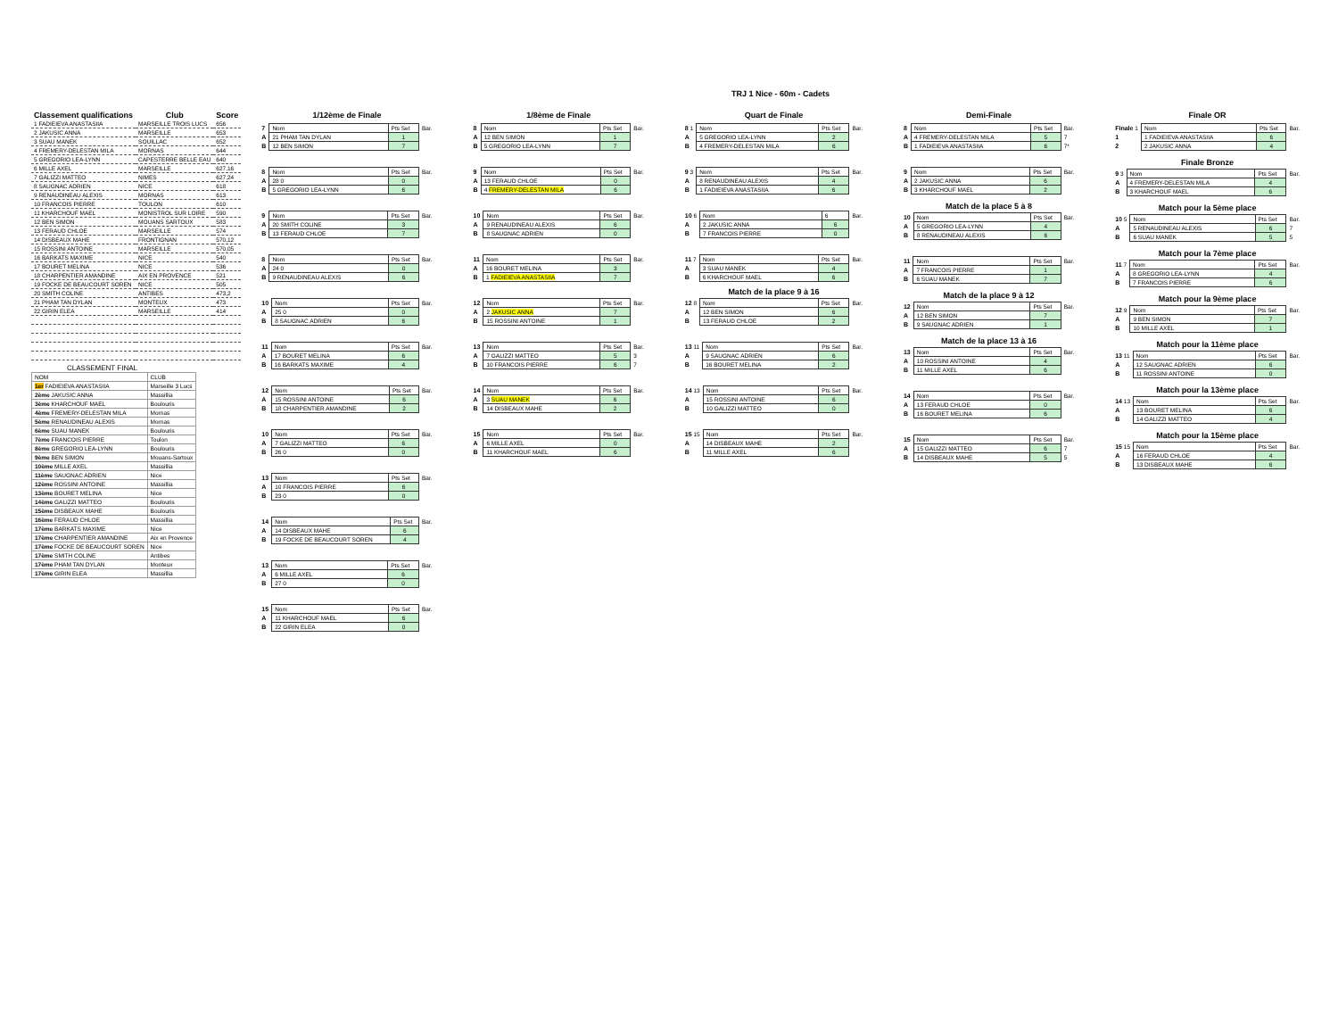TRJ 1 Nice - 60m - Cadets
| Classement qualifications | Club | Score |
| --- | --- | --- |
| 1 FADIEIEVA ANASTASIIA | MARSEILLE TROIS LUCS | 656 |
| 2 JAKUSIC ANNA | MARSEILLE | 653 |
| 3 SUAU MANEK | SOUILLAC | 652 |
| 4 FREMERY-DELESTAN MILA | MORNAS | 644 |
| 5 GREGORIO LEA-LYNN | CAPESTERRE BELLE EAU | 640 |
| 6 MILLE AXEL | MARSEILLE | 627,16 |
| 7 GALIZZI MATTEO | NIMES | 627,24 |
| 8 SAUGNAC ADRIEN | NICE | 618 |
| 9 RENAUDINEAU ALEXIS | MORNAS | 613 |
| 10 FRANCOIS PIERRE | TOULON | 610 |
| 11 KHARCHOUF MAEL | MONISTROL SUR LOIRE | 590 |
| 12 BEN SIMON | MOUANS SARTOUX | 583 |
| 13 FERAUD CHLOE | MARSEILLE | 574 |
| 14 DISBEAUX MAHE | FRONTIGNAN | 570,12 |
| 15 ROSSINI ANTOINE | MARSEILLE | 570,05 |
| 16 BARKATS MAXIME | NICE | 540 |
| 17 BOURET MELINA | NICE | 536 |
| 18 CHARPENTIER AMANDINE | AIX EN PROVENCE | 521 |
| 19 FOCKE DE BEAUCOURT SOREN | NICE | 505 |
| 20 SMITH COLINE | ANTIBES | 473,2 |
| 21 PHAM TAN DYLAN | MONTEUX | 473 |
| 22 GIRIN ELEA | MARSEILLE | 414 |
CLASSEMENT FINAL
| NOM | CLUB | |
| 1er FADIEIEVA ANASTASIIA | Marseille 3 Lucs | |
| 2ème JAKUSIC ANNA | Massillia | |
| 3ème KHARCHOUF MAEL | Boulouris | |
| 4ème FREMERY-DELESTAN MILA | Mornas | |
| 5ème RENAUDINEAU ALEXIS | Mornas | |
| 6ème SUAU MANEK | Boulouris | |
| 7ème FRANCOIS PIERRE | Toulon | |
| 8ème GREGORIO LEA-LYNN | Boulouris | |
| 9ème BEN SIMON | Mouans-Sartoux | |
| 10ème MILLE AXEL | Massillia | |
| 11ème SAUGNAC ADRIEN | Nice | |
| 12ème ROSSINI ANTOINE | Massillia | |
| 13ème BOURET MELINA | Nice | |
| 14ème GALIZZI MATTEO | Boulouris | |
| 15ème DISBEAUX MAHE | Boulouris | |
| 16ème FERAUD CHLOE | Massillia | |
| 17ème BARKATS MAXIME | Nice | |
| 17ème CHARPENTIER AMANDINE | Aix en Provence | |
| 17ème FOCKE DE BEAUCOURT SOREN | Nice | |
| 17ème SMITH COLINE | Antibes | |
| 17ème PHAM TAN DYLAN | Monteux | |
| 17ème GIRIN ELEA | Massillia | |
1/12ème de Finale
| 7 | Nom | Pts Set | Bar. |
| A | 21 PHAM TAN DYLAN | 1 | |
| B | 12 BEN SIMON | 7 | |
| 8 | Nom | Pts Set | Bar. |
| A | 28 0 | 0 | |
| B | 5 GREGORIO LEA-LYNN | 6 | |
| 9 | Nom | Pts Set | Bar. |
| A | 20 SMITH COLINE | 3 | |
| B | 13 FERAUD CHLOE | 7 | |
| 8 | Nom | Pts Set | Bar. |
| A | 24 0 | 0 | |
| B | 9 RENAUDINEAU ALEXIS | 6 | |
| 10 | Nom | Pts Set | Bar. |
| A | 25 0 | 0 | |
| B | 8 SAUGNAC ADRIEN | 6 | |
| 11 | Nom | Pts Set | Bar. |
| A | 17 BOURET MELINA | 6 | |
| B | 16 BARKATS MAXIME | 4 | |
| 12 | Nom | Pts Set | Bar. |
| A | 15 ROSSINI ANTOINE | 6 | |
| B | 18 CHARPENTIER AMANDINE | 2 | |
| 10 | Nom | Pts Set | Bar. |
| A | 7 GALIZZI MATTEO | 6 | |
| B | 26 0 | 0 | |
| 13 | Nom | Pts Set | Bar. |
| A | 10 FRANCOIS PIERRE | 6 | |
| B | 23 0 | 0 | |
| 14 | Nom | Pts Set | Bar. |
| A | 14 DISBEAUX MAHE | 6 | |
| B | 19 FOCKE DE BEAUCOURT SOREN | 4 | |
| 13 | Nom | Pts Set | Bar. |
| A | 6 MILLE AXEL | 6 | |
| B | 27 0 | 0 | |
| 15 | Nom | Pts Set | Bar. |
| A | 11 KHARCHOUF MAEL | 6 | |
| B | 22 GIRIN ELEA | 0 | |
1/8ème de Finale
| 8 | Nom | Pts Set | Bar. |
| A | 12 BEN SIMON | 1 | |
| B | 5 GREGORIO LEA-LYNN | 7 | |
| 9 | Nom | Pts Set | Bar. |
| A | 13 FERAUD CHLOE | 0 | |
| B | 4 FREMERY-DELESTAN MILA | 6 | |
| 10 | Nom | Pts Set | Bar. |
| A | 9 RENAUDINEAU ALEXIS | 6 | |
| B | 8 SAUGNAC ADRIEN | 0 | |
| 11 | Nom | Pts Set | Bar. |
| A | 16 BOURET MELINA | 3 | |
| B | 1 FADIEIEVA ANASTASIIA | 7 | |
| 12 | Nom | Pts Set | Bar. |
| A | 2 JAKUSIC ANNA | 7 | |
| B | 15 ROSSINI ANTOINE | 1 | |
| 13 | Nom | Pts Set | Bar. |
| A | 7 GALIZZI MATTEO | 5 | 3 |
| B | 10 FRANCOIS PIERRE | 6 | 7 |
| 14 | Nom | Pts Set | Bar. |
| A | 3 SUAU MANEK | 6 | |
| B | 14 DISBEAUX MAHE | 2 | |
| 15 | Nom | Pts Set | Bar. |
| A | 6 MILLE AXEL | 0 | |
| B | 11 KHARCHOUF MAEL | 6 | |
Quart de Finale
| 8 1 | Nom | Pts Set | Bar. |
| A | 5 GREGORIO LEA-LYNN | 2 | |
| B | 4 FREMERY-DELESTAN MILA | 6 | |
| 9 3 | Nom | Pts Set | Bar. |
| A | 8 RENAUDINEAU ALEXIS | 4 | |
| B | 1 FADIEIEVA ANASTASIIA | 6 | |
| 10 6 | Nom | 6 | Bar. |
| A | 2 JAKUSIC ANNA | 6 | |
| B | 7 FRANCOIS PIERRE | 0 | |
| 11 7 | Nom | Pts Set | Bar. |
| A | 3 SUAU MANEK | 4 | |
| B | 6 KHARCHOUF MAEL | 6 | |
Match de la place 9 à 16
| 12 8 | Nom | Pts Set | Bar. |
| A | 12 BEN SIMON | 6 | |
| B | 13 FERAUD CHLOE | 2 | |
| 13 11 | Nom | Pts Set | Bar. |
| A | 9 SAUGNAC ADRIEN | 6 | |
| B | 16 BOURET MELINA | 2 | |
| 14 13 | Nom | Pts Set | Bar. |
| A | 15 ROSSINI ANTOINE | 6 | |
| B | 10 GALIZZI MATTEO | 0 | |
| 15 15 | Nom | Pts Set | Bar. |
| A | 14 DISBEAUX MAHE | 2 | |
| B | 11 MILLE AXEL | 6 | |
Demi-Finale
| 8 | Nom | Pts Set | Bar. |
| A | 4 FREMERY-DELESTAN MILA | 5 | 7 |
| B | 1 FADIEIEVA ANASTASIIA | 6 | 7* |
| 9 | Nom | Pts Set | Bar. |
| A | 2 JAKUSIC ANNA | 6 | |
| B | 3 KHARCHOUF MAEL | 2 | |
Match de la place 5 à 8
| 10 | Nom | Pts Set | Bar. |
| A | 5 GREGORIO LEA-LYNN | 4 | |
| B | 8 RENAUDINEAU ALEXIS | 6 | |
| 11 | Nom | Pts Set | Bar. |
| A | 7 FRANCOIS PIERRE | 1 | |
| B | 6 SUAU MANEK | 7 | |
Match de la place 9 à 12
| 12 | Nom | Pts Set | Bar. |
| A | 12 BEN SIMON | 7 | |
| B | 9 SAUGNAC ADRIEN | 1 | |
Match de la place 13 à 16
| 13 | Nom | Pts Set | Bar. |
| A | 10 ROSSINI ANTOINE | 4 | |
| B | 11 MILLE AXEL | 6 | |
| 14 | Nom | Pts Set | Bar. |
| A | 13 FERAUD CHLOE | 0 | |
| B | 16 BOURET MELINA | 6 | |
| 15 | Nom | Pts Set | Bar. |
| A | 15 GALIZZI MATTEO | 6 | 7 |
| B | 14 DISBEAUX MAHE | 5 | 5 |
Finale OR
| Finale 1 | Nom | Pts Set | Bar. |
| 1 | 1 FADIEIEVA ANASTASIIA | 6 | |
| 2 | 2 JAKUSIC ANNA | 4 | |
Finale Bronze
| 9 3 | Nom | Pts Set | Bar. |
| A | 4 FREMERY-DELESTAN MILA | 4 | |
| B | 3 KHARCHOUF MAEL | 6 | |
Match pour la 5ème place
| 10 5 | Nom | Pts Set | Bar. |
| A | 5 RENAUDINEAU ALEXIS | 6 | 7 |
| B | 6 SUAU MANEK | 5 | 5 |
Match pour la 7ème place
| 11 7 | Nom | Pts Set | Bar. |
| A | 8 GREGORIO LEA-LYNN | 4 | |
| B | 7 FRANCOIS PIERRE | 6 | |
Match pour la 9ème place
| 12 9 | Nom | Pts Set | Bar. |
| A | 9 BEN SIMON | 7 | |
| B | 10 MILLE AXEL | 1 | |
Match pour la 11ème place
| 13 11 | Nom | Pts Set | Bar. |
| A | 12 SAUGNAC ADRIEN | 6 | |
| B | 11 ROSSINI ANTOINE | 0 | |
Match pour la 13ème place
| 14 13 | Nom | Pts Set | Bar. |
| A | 13 BOURET MELINA | 6 | |
| B | 14 GALIZZI MATTEO | 4 | |
Match pour la 15ème place
| 15 15 | Nom | Pts Set | Bar. |
| A | 16 FERAUD CHLOE | 4 | |
| B | 13 DISBEAUX MAHE | 6 | |